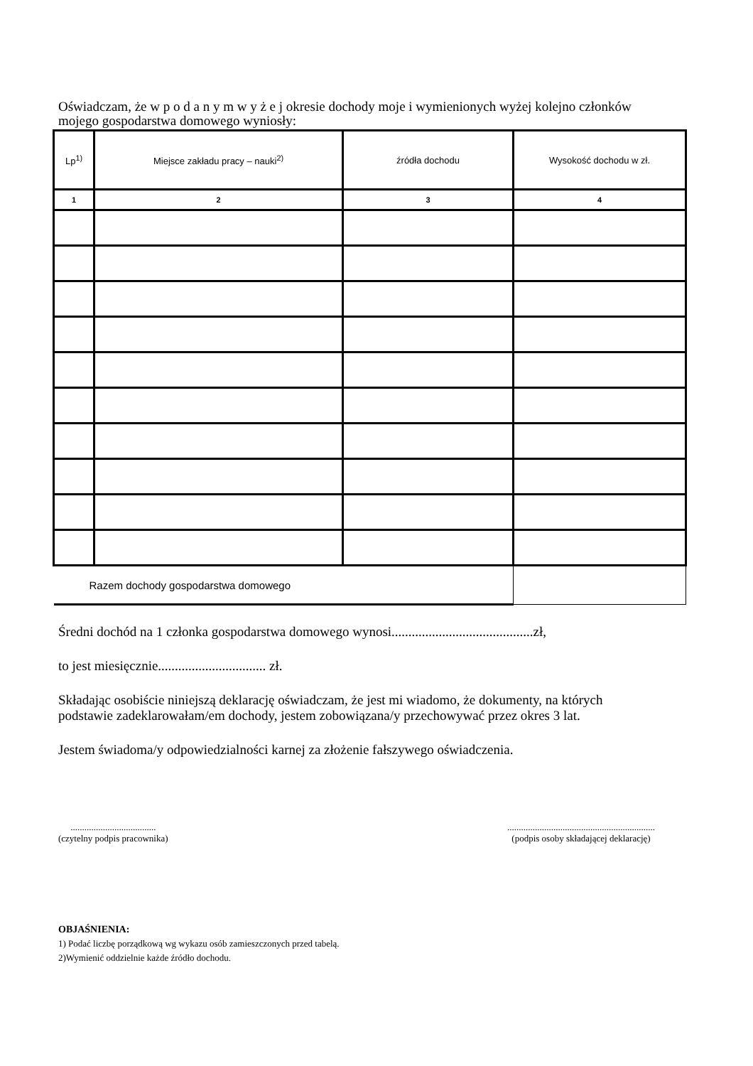Oświadczam, że w p o d a n y m w y ż e j okresie dochody moje i wymienionych wyżej kolejno członków mojego gospodarstwa domowego wyniosły:
| Lp<sup>1)</sup> | Miejsce zakładu pracy – nauki<sup>2)</sup> | źródła dochodu | Wysokość dochodu w zł. |
| --- | --- | --- | --- |
| 1 | 2 | 3 | 4 |
| Razem dochody gospodarstwa domowego | | | |
Średni dochód na 1 członka gospodarstwa domowego wynosi..........................................zł,
to jest miesięcznie................................ zł.
Składając osobiście niniejszą deklarację oświadczam, że jest mi wiadomo, że dokumenty, na których podstawie zadeklarowałam/em dochody, jestem zobowiązana/y przechowywać przez okres 3 lat.
Jestem świadoma/y odpowiedzialności karnej za złożenie fałszywego oświadczenia.
.....................................
(czytelny podpis pracownika)
................................................................
(podpis osoby składającej deklarację)
OBJAŚNIENIA:
1) Podać liczbę porządkową wg wykazu osób zamieszczonych przed tabelą.
2)Wymienić oddzielnie każde źródło dochodu.